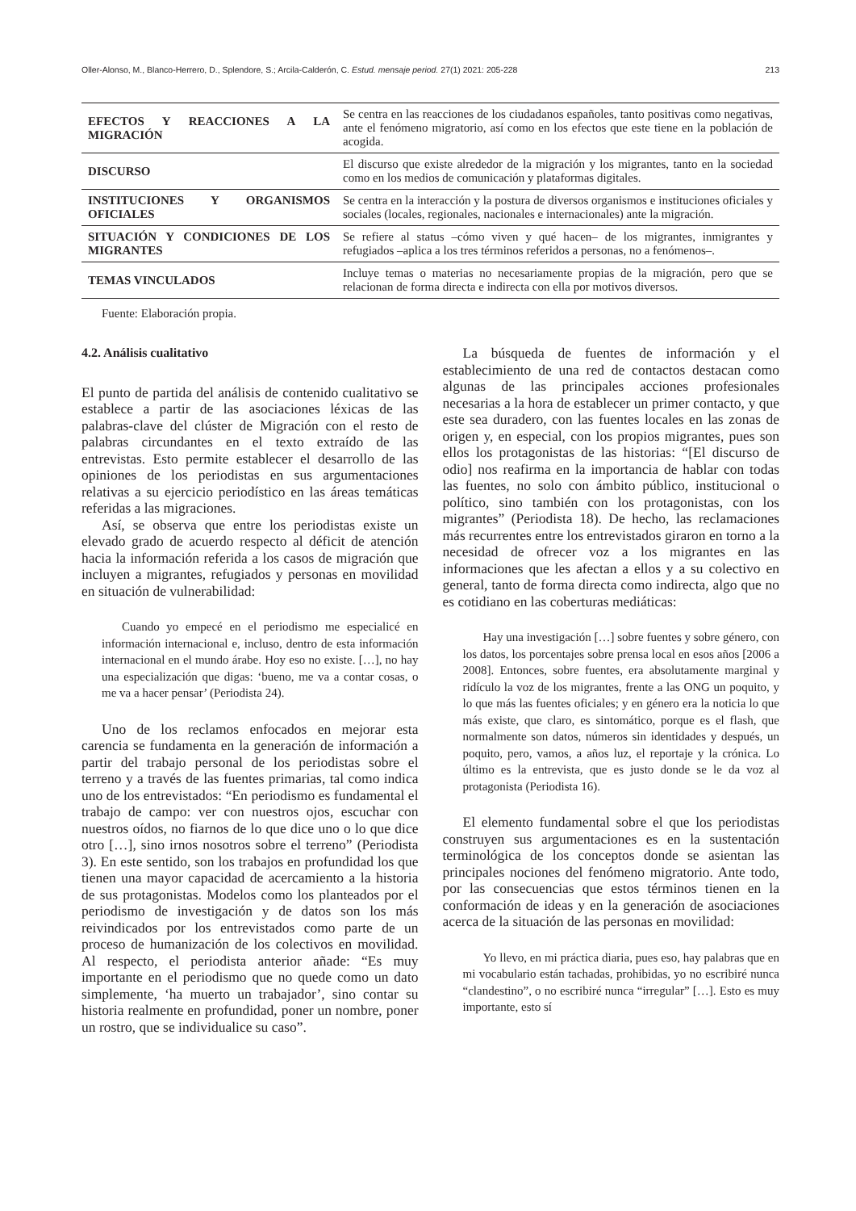Oller-Alonso, M., Blanco-Herrero, D., Splendore, S.; Arcila-Calderón, C. Estud. mensaje period. 27(1) 2021: 205-228 213
| EFECTOS Y REACCIONES A LA MIGRACIÓN | Se centra en las reacciones de los ciudadanos españoles, tanto positivas como negativas, ante el fenómeno migratorio, así como en los efectos que este tiene en la población de acogida. |
| DISCURSO | El discurso que existe alrededor de la migración y los migrantes, tanto en la sociedad como en los medios de comunicación y plataformas digitales. |
| INSTITUCIONES Y ORGANISMOS OFICIALES | Se centra en la interacción y la postura de diversos organismos e instituciones oficiales y sociales (locales, regionales, nacionales e internacionales) ante la migración. |
| SITUACIÓN Y CONDICIONES DE LOS MIGRANTES | Se refiere al status –cómo viven y qué hacen– de los migrantes, inmigrantes y refugiados –aplica a los tres términos referidos a personas, no a fenómenos–. |
| TEMAS VINCULADOS | Incluye temas o materias no necesariamente propias de la migración, pero que se relacionan de forma directa e indirecta con ella por motivos diversos. |
Fuente: Elaboración propia.
4.2. Análisis cualitativo
El punto de partida del análisis de contenido cualitativo se establece a partir de las asociaciones léxicas de las palabras-clave del clúster de Migración con el resto de palabras circundantes en el texto extraído de las entrevistas. Esto permite establecer el desarrollo de las opiniones de los periodistas en sus argumentaciones relativas a su ejercicio periodístico en las áreas temáticas referidas a las migraciones.
Así, se observa que entre los periodistas existe un elevado grado de acuerdo respecto al déficit de atención hacia la información referida a los casos de migración que incluyen a migrantes, refugiados y personas en movilidad en situación de vulnerabilidad:
Cuando yo empecé en el periodismo me especialicé en información internacional e, incluso, dentro de esta información internacional en el mundo árabe. Hoy eso no existe. […], no hay una especialización que digas: ‘bueno, me va a contar cosas, o me va a hacer pensar’ (Periodista 24).
Uno de los reclamos enfocados en mejorar esta carencia se fundamenta en la generación de información a partir del trabajo personal de los periodistas sobre el terreno y a través de las fuentes primarias, tal como indica uno de los entrevistados: “En periodismo es fundamental el trabajo de campo: ver con nuestros ojos, escuchar con nuestros oídos, no fiarnos de lo que dice uno o lo que dice otro […], sino irnos nosotros sobre el terreno” (Periodista 3). En este sentido, son los trabajos en profundidad los que tienen una mayor capacidad de acercamiento a la historia de sus protagonistas. Modelos como los planteados por el periodismo de investigación y de datos son los más reivindicados por los entrevistados como parte de un proceso de humanización de los colectivos en movilidad. Al respecto, el periodista anterior añade: “Es muy importante en el periodismo que no quede como un dato simplemente, ‘ha muerto un trabajador’, sino contar su historia realmente en profundidad, poner un nombre, poner un rostro, que se individualice su caso”.
La búsqueda de fuentes de información y el establecimiento de una red de contactos destacan como algunas de las principales acciones profesionales necesarias a la hora de establecer un primer contacto, y que este sea duradero, con las fuentes locales en las zonas de origen y, en especial, con los propios migrantes, pues son ellos los protagonistas de las historias: “[El discurso de odio] nos reafirma en la importancia de hablar con todas las fuentes, no solo con ámbito público, institucional o político, sino también con los protagonistas, con los migrantes” (Periodista 18). De hecho, las reclamaciones más recurrentes entre los entrevistados giraron en torno a la necesidad de ofrecer voz a los migrantes en las informaciones que les afectan a ellos y a su colectivo en general, tanto de forma directa como indirecta, algo que no es cotidiano en las coberturas mediáticas:
Hay una investigación […] sobre fuentes y sobre género, con los datos, los porcentajes sobre prensa local en esos años [2006 a 2008]. Entonces, sobre fuentes, era absolutamente marginal y ridículo la voz de los migrantes, frente a las ONG un poquito, y lo que más las fuentes oficiales; y en género era la noticia lo que más existe, que claro, es sintomático, porque es el flash, que normalmente son datos, números sin identidades y después, un poquito, pero, vamos, a años luz, el reportaje y la crónica. Lo último es la entrevista, que es justo donde se le da voz al protagonista (Periodista 16).
El elemento fundamental sobre el que los periodistas construyen sus argumentaciones es en la sustentación terminológica de los conceptos donde se asientan las principales nociones del fenómeno migratorio. Ante todo, por las consecuencias que estos términos tienen en la conformación de ideas y en la generación de asociaciones acerca de la situación de las personas en movilidad:
Yo llevo, en mi práctica diaria, pues eso, hay palabras que en mi vocabulario están tachadas, prohibidas, yo no escribiré nunca “clandestino”, o no escribiré nunca “irregular” […]. Esto es muy importante, esto sí